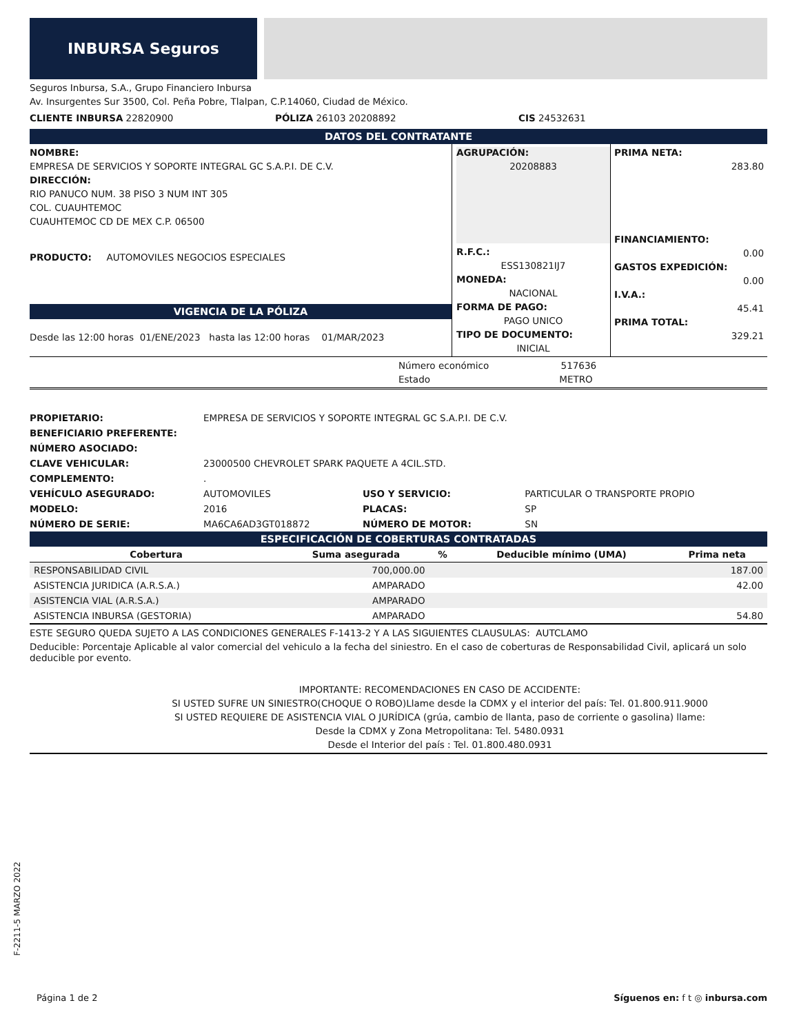INBURSA Seguros
Seguros Inbursa, S.A., Grupo Financiero Inbursa
Av. Insurgentes Sur 3500, Col. Peña Pobre, Tlalpan, C.P.14060, Ciudad de México.
CLIENTE INBURSA 22820900 PÓLIZA 26103 20208892 CIS 24532631
DATOS DEL CONTRATANTE
NOMBRE:
EMPRESA DE SERVICIOS Y SOPORTE INTEGRAL GC S.A.P.I. DE C.V.
DIRECCIÓN:
RIO PANUCO NUM. 38 PISO 3 NUM INT 305
COL. CUAUHTEMOC
CUAUHTEMOC CD DE MEX C.P. 06500
PRODUCTO: AUTOMOVILES NEGOCIOS ESPECIALES
VIGENCIA DE LA PÓLIZA
Desde las 12:00 horas 01/ENE/2023 hasta las 12:00 horas 01/MAR/2023
AGRUPACIÓN:
20208883
R.F.C.:
ESS130821IJ7
MONEDA:
NACIONAL
FORMA DE PAGO:
PAGO UNICO
TIPO DE DOCUMENTO:
INICIAL
PRIMA NETA:
283.80
FINANCIAMIENTO:
0.00
GASTOS EXPEDICIÓN:
0.00
I.V.A.:
45.41
PRIMA TOTAL:
329.21
Número económico 517636
Estado METRO
| PROPIETARIO: | EMPRESA DE SERVICIOS Y SOPORTE INTEGRAL GC S.A.P.I. DE C.V. | | |
| BENEFICIARIO PREFERENTE: | | | |
| NÚMERO ASOCIADO: | | | |
| CLAVE VEHICULAR: | 23000500 CHEVROLET SPARK PAQUETE A 4CIL.STD. | | |
| COMPLEMENTO: | . | | |
| VEHÍCULO ASEGURADO: | AUTOMOVILES | USO Y SERVICIO: | PARTICULAR O TRANSPORTE PROPIO |
| MODELO: | 2016 | PLACAS: | SP |
| NÚMERO DE SERIE: | MA6CA6AD3GT018872 | NÚMERO DE MOTOR: | SN |
ESPECIFICACIÓN DE COBERTURAS CONTRATADAS
| Cobertura | Suma asegurada | % | Deducible mínimo (UMA) | Prima neta |
| --- | --- | --- | --- | --- |
| RESPONSABILIDAD CIVIL | 700,000.00 | | | 187.00 |
| ASISTENCIA JURIDICA (A.R.S.A.) | AMPARADO | | | 42.00 |
| ASISTENCIA VIAL (A.R.S.A.) | AMPARADO | | | |
| ASISTENCIA INBURSA (GESTORIA) | AMPARADO | | | 54.80 |
ESTE SEGURO QUEDA SUJETO A LAS CONDICIONES GENERALES F-1413-2 Y A LAS SIGUIENTES CLAUSULAS: AUTCLAMO
Deducible: Porcentaje Aplicable al valor comercial del vehiculo a la fecha del siniestro. En el caso de coberturas de Responsabilidad Civil, aplicará un solo deducible por evento.
IMPORTANTE: RECOMENDACIONES EN CASO DE ACCIDENTE:
SI USTED SUFRE UN SINIESTRO(CHOQUE O ROBO)Llame desde la CDMX y el interior del país: Tel. 01.800.911.9000
SI USTED REQUIERE DE ASISTENCIA VIAL O JURÍDICA (grúa, cambio de llanta, paso de corriente o gasolina) llame:
Desde la CDMX y Zona Metropolitana: Tel. 5480.0931
Desde el Interior del país : Tel. 01.800.480.0931
F-2211-5 MARZO 2022
Página 1 de 2 Síguenos en: f t ◎ inbursa.com